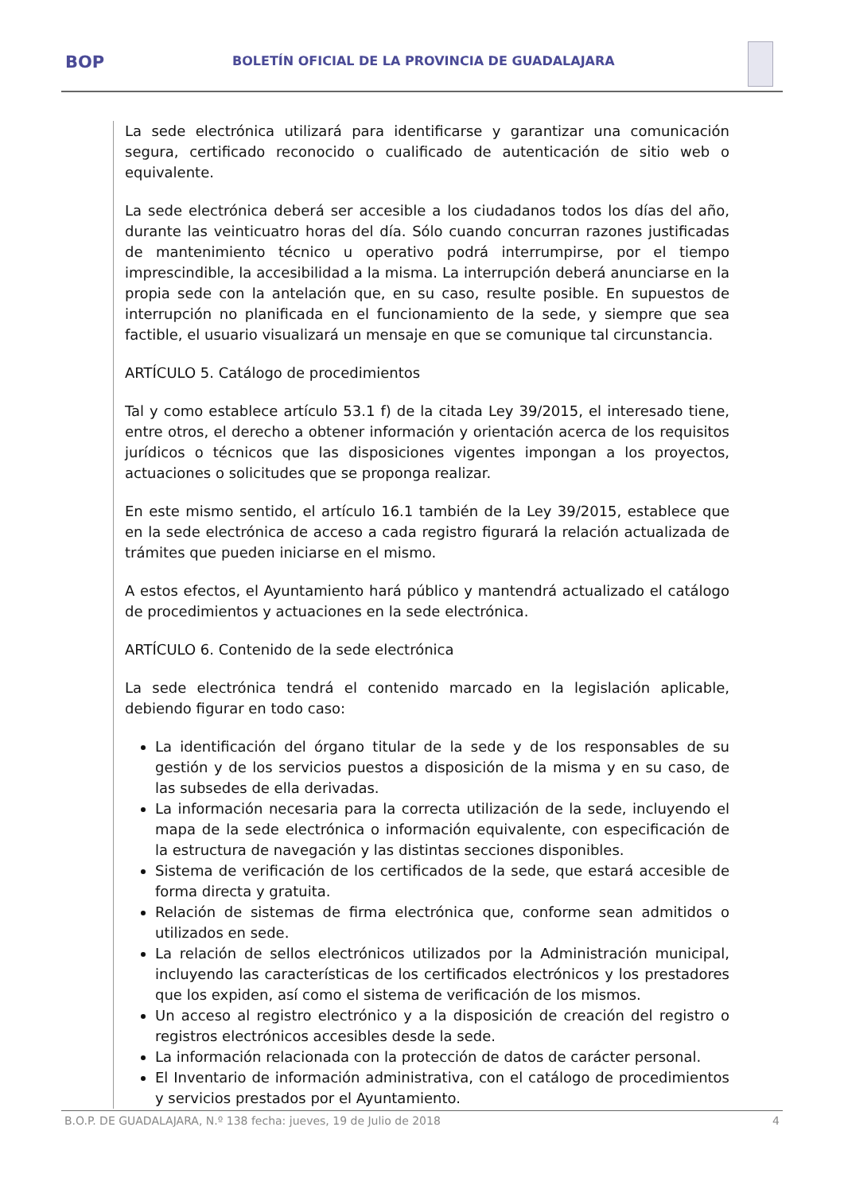BOP
BOLETÍN OFICIAL DE LA PROVINCIA DE GUADALAJARA
La sede electrónica utilizará para identificarse y garantizar una comunicación segura, certificado reconocido o cualificado de autenticación de sitio web o equivalente.
La sede electrónica deberá ser accesible a los ciudadanos todos los días del año, durante las veinticuatro horas del día. Sólo cuando concurran razones justificadas de mantenimiento técnico u operativo podrá interrumpirse, por el tiempo imprescindible, la accesibilidad a la misma. La interrupción deberá anunciarse en la propia sede con la antelación que, en su caso, resulte posible. En supuestos de interrupción no planificada en el funcionamiento de la sede, y siempre que sea factible, el usuario visualizará un mensaje en que se comunique tal circunstancia.
ARTÍCULO 5. Catálogo de procedimientos
Tal y como establece artículo 53.1 f) de la citada Ley 39/2015, el interesado tiene, entre otros, el derecho a obtener información y orientación acerca de los requisitos jurídicos o técnicos que las disposiciones vigentes impongan a los proyectos, actuaciones o solicitudes que se proponga realizar.
En este mismo sentido, el artículo 16.1 también de la Ley 39/2015, establece que en la sede electrónica de acceso a cada registro figurará la relación actualizada de trámites que pueden iniciarse en el mismo.
A estos efectos, el Ayuntamiento hará público y mantendrá actualizado el catálogo de procedimientos y actuaciones en la sede electrónica.
ARTÍCULO 6. Contenido de la sede electrónica
La sede electrónica tendrá el contenido marcado en la legislación aplicable, debiendo figurar en todo caso:
La identificación del órgano titular de la sede y de los responsables de su gestión y de los servicios puestos a disposición de la misma y en su caso, de las subsedes de ella derivadas.
La información necesaria para la correcta utilización de la sede, incluyendo el mapa de la sede electrónica o información equivalente, con especificación de la estructura de navegación y las distintas secciones disponibles.
Sistema de verificación de los certificados de la sede, que estará accesible de forma directa y gratuita.
Relación de sistemas de firma electrónica que, conforme sean admitidos o utilizados en sede.
La relación de sellos electrónicos utilizados por la Administración municipal, incluyendo las características de los certificados electrónicos y los prestadores que los expiden, así como el sistema de verificación de los mismos.
Un acceso al registro electrónico y a la disposición de creación del registro o registros electrónicos accesibles desde la sede.
La información relacionada con la protección de datos de carácter personal.
El Inventario de información administrativa, con el catálogo de procedimientos y servicios prestados por el Ayuntamiento.
B.O.P. DE GUADALAJARA, N.º 138 fecha: jueves, 19 de Julio de 2018 4